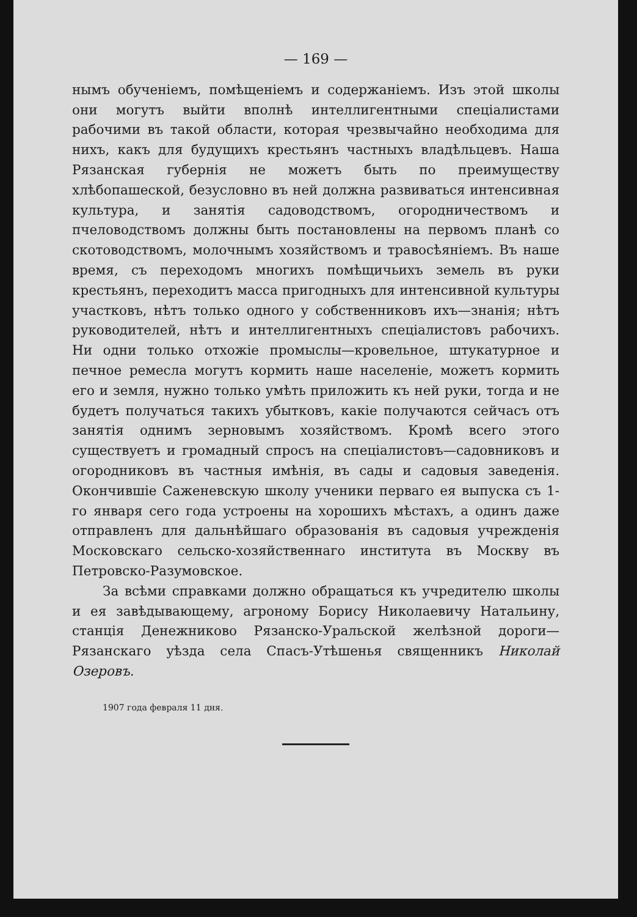— 169 —
нымъ обученіемъ, помѣщеніемъ и содержаніемъ. Изъ этой школы они могутъ выйти вполнѣ интеллигентными спеціалистами рабочими въ такой области, которая чрезвычайно необходима для нихъ, какъ для будущихъ крестьянъ частныхъ владѣльцевъ. Наша Рязанская губернія не можетъ быть по преимуществу хлѣбопашеской, безусловно въ ней должна развиваться интенсивная культура, и занятія садоводствомъ, огородничествомъ и пчеловодствомъ должны быть постановлены на первомъ планѣ со скотоводствомъ, молочнымъ хозяйствомъ и травосѣяніемъ. Въ наше время, съ переходомъ многихъ помѣщичьихъ земель въ руки крестьянъ, переходитъ масса пригодныхъ для интенсивной культуры участковъ, нѣтъ только одного у собственниковъ ихъ—знанія; нѣтъ руководителей, нѣтъ и интеллигентныхъ спеціалистовъ рабочихъ. Ни одни только отхожіе промыслы—кровельное, штукатурное и печное ремесла могутъ кормить наше населеніе, можетъ кормить его и земля, нужно только умѣть приложить къ ней руки, тогда и не будетъ получаться такихъ убытковъ, какіе получаются сейчасъ отъ занятія однимъ зерновымъ хозяйствомъ. Кромѣ всего этого существуетъ и громадный спросъ на спеціалистовъ—садовниковъ и огородниковъ въ частныя имѣнія, въ сады и садовыя заведенія. Окончившіе Саженевскую школу ученики перваго ея выпуска съ 1-го января сего года устроены на хорошихъ мѣстахъ, а одинъ даже отправленъ для дальнѣйшаго образованія въ садовыя учрежденія Московскаго сельско-хозяйственнаго института въ Москву въ Петровско-Разумовское.
За всѣми справками должно обращаться къ учредителю школы и ея завѣдывающему, агроному Борису Николаевичу Натальину, станція Денежниково Рязанско-Уральской желѣзной дороги—Рязанскаго уѣзда села Спасъ-Утѣшенья священникъ Николай Озеровъ.
1907 года февраля 11 дня.